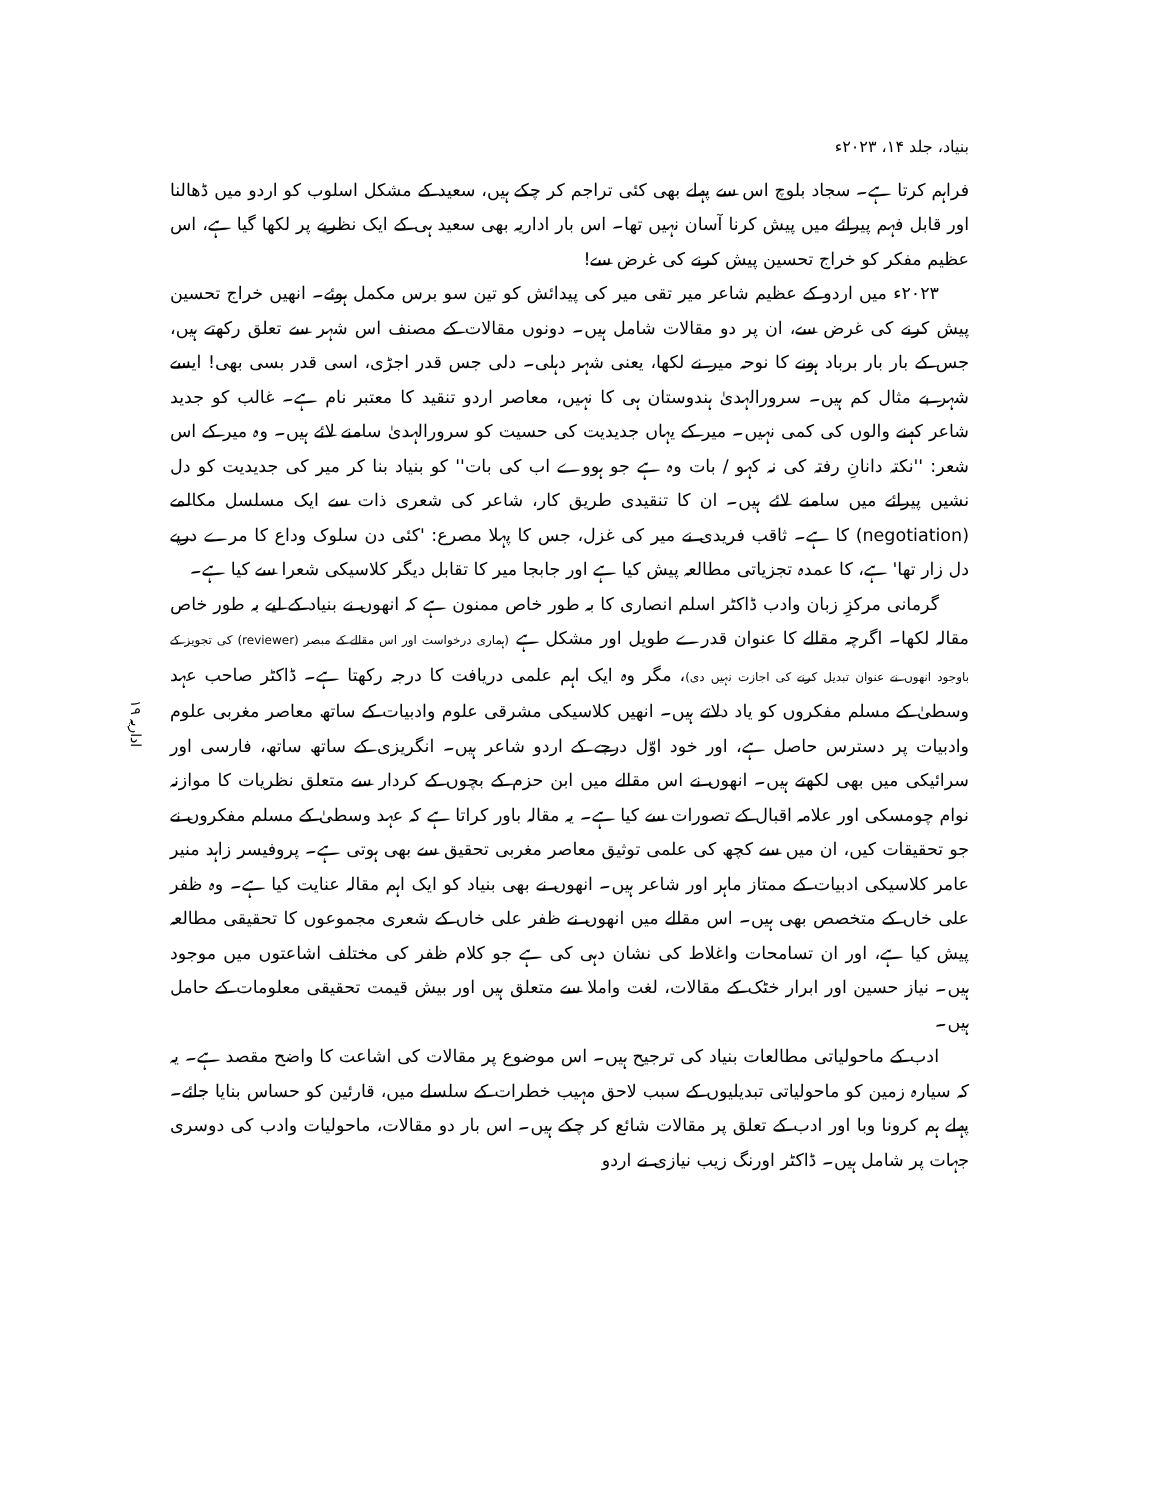بنیاد، جلد ۱۴، ۲۰۲۳ء
فراہم کرتا ہے۔ سجاد بلوچ اس سے پہلے بھی کئی تراجم کر چکے ہیں، سعید کے مشکل اسلوب کو اردو میں ڈھالنا اور قابل فہم پیرائے میں پیش کرنا آسان نہیں تھا۔ اس بار اداریہ بھی سعید ہی کے ایک نظریے پر لکھا گیا ہے، اس عظیم مفکر کو خراج تحسین پیش کرنے کی غرض سے!
۲۰۲۳ء میں اردو کے عظیم شاعر میر تقی میر کی پیدائش کو تین سو برس مکمل ہوئے۔ انھیں خراج تحسین پیش کرنے کی غرض سے، ان پر دو مقالات شامل ہیں۔ دونوں مقالات کے مصنف اس شہر سے تعلق رکھتے ہیں، جس کے بار بار برباد ہونے کا نوحہ میر نے لکھا، یعنی شہر دہلی۔ دلی جس قدر اجڑی، اسی قدر بسی بھی! ایسے شہر بے مثال کم ہیں۔ سرورالہدیٰ ہندوستان ہی کا نہیں، معاصر اردو تنقید کا معتبر نام ہے۔ غالب کو جدید شاعر کہنے والوں کی کمی نہیں۔ میر کے یہاں جدیدیت کی حسیت کو سرورالہدیٰ سامنے لائے ہیں۔ وہ میر کے اس شعر: ''نکتہ دانانِ رفتہ کی نہ کہو / بات وہ ہے جو ہووے اب کی بات'' کو بنیاد بنا کر میر کی جدیدیت کو دل نشیں پیرائے میں سامنے لائے ہیں۔ ان کا تنقیدی طریق کار، شاعر کی شعری ذات سے ایک مسلسل مکالمے (negotiation) کا ہے۔ ثاقب فریدی نے میر کی غزل، جس کا پہلا مصرع: 'کئی دن سلوک وداع کا مرے درپے دل زار تھا' ہے، کا عمدہ تجزیاتی مطالعہ پیش کیا ہے اور جابجا میر کا تقابل دیگر کلاسیکی شعرا سے کیا ہے۔
گرمانی مرکزِ زبان وادب ڈاکٹر اسلم انصاری کا بہ طور خاص ممنون ہے کہ انھوں نے بنیاد کے لیے بہ طور خاص مقالہ لکھا۔ اگرچہ مقالے کا عنوان قدرے طویل اور مشکل ہے (ہماری درخواست اور اس مقالے کے مبصر (reviewer) کی تجویز کے باوجود انھوں نے عنوان تبدیل کرنے کی اجازت نہیں دی)، مگر وہ ایک اہم علمی دریافت کا درجہ رکھتا ہے۔ ڈاکٹر صاحب عہد وسطیٰ کے مسلم مفکروں کو یاد دلاتے ہیں۔ انھیں کلاسیکی مشرقی علوم وادبیات کے ساتھ معاصر مغربی علوم وادبیات پر دسترس حاصل ہے، اور خود اوّل درجے کے اردو شاعر ہیں۔ انگریزی کے ساتھ ساتھ، فارسی اور سرائیکی میں بھی لکھتے ہیں۔ انھوں نے اس مقالے میں ابن حزم کے بچوں کے کردار سے متعلق نظریات کا موازنہ نوام چومسکی اور علامہ اقبال کے تصورات سے کیا ہے۔ یہ مقالہ باور کراتا ہے کہ عہد وسطیٰ کے مسلم مفکروں نے جو تحقیقات کیں، ان میں سے کچھ کی علمی توثیق معاصر مغربی تحقیق سے بھی ہوتی ہے۔ پروفیسر زاہد منیر عامر کلاسیکی ادبیات کے ممتاز ماہر اور شاعر ہیں۔ انھوں نے بھی بنیاد کو ایک اہم مقالہ عنایت کیا ہے۔ وہ ظفر علی خاں کے متخصص بھی ہیں۔ اس مقالے میں انھوں نے ظفر علی خاں کے شعری مجموعوں کا تحقیقی مطالعہ پیش کیا ہے، اور ان تسامحات واغلاط کی نشان دہی کی ہے جو کلام ظفر کی مختلف اشاعتوں میں موجود ہیں۔ نیاز حسین اور ابرار خٹک کے مقالات، لغت واملا سے متعلق ہیں اور بیش قیمت تحقیقی معلومات کے حامل ہیں۔
ادب کے ماحولیاتی مطالعات بنیاد کی ترجیح ہیں۔ اس موضوع پر مقالات کی اشاعت کا واضح مقصد ہے۔ یہ کہ سیارہ زمین کو ماحولیاتی تبدیلیوں کے سبب لاحق مہیب خطرات کے سلسلے میں، قارئین کو حساس بنایا جائے۔ پہلے ہم کرونا وبا اور ادب کے تعلق پر مقالات شائع کر چکے ہیں۔ اس بار دو مقالات، ماحولیات وادب کی دوسری جہات پر شامل ہیں۔ ڈاکٹر اورنگ زیب نیازی نے اردو
اداریہ ۱۹